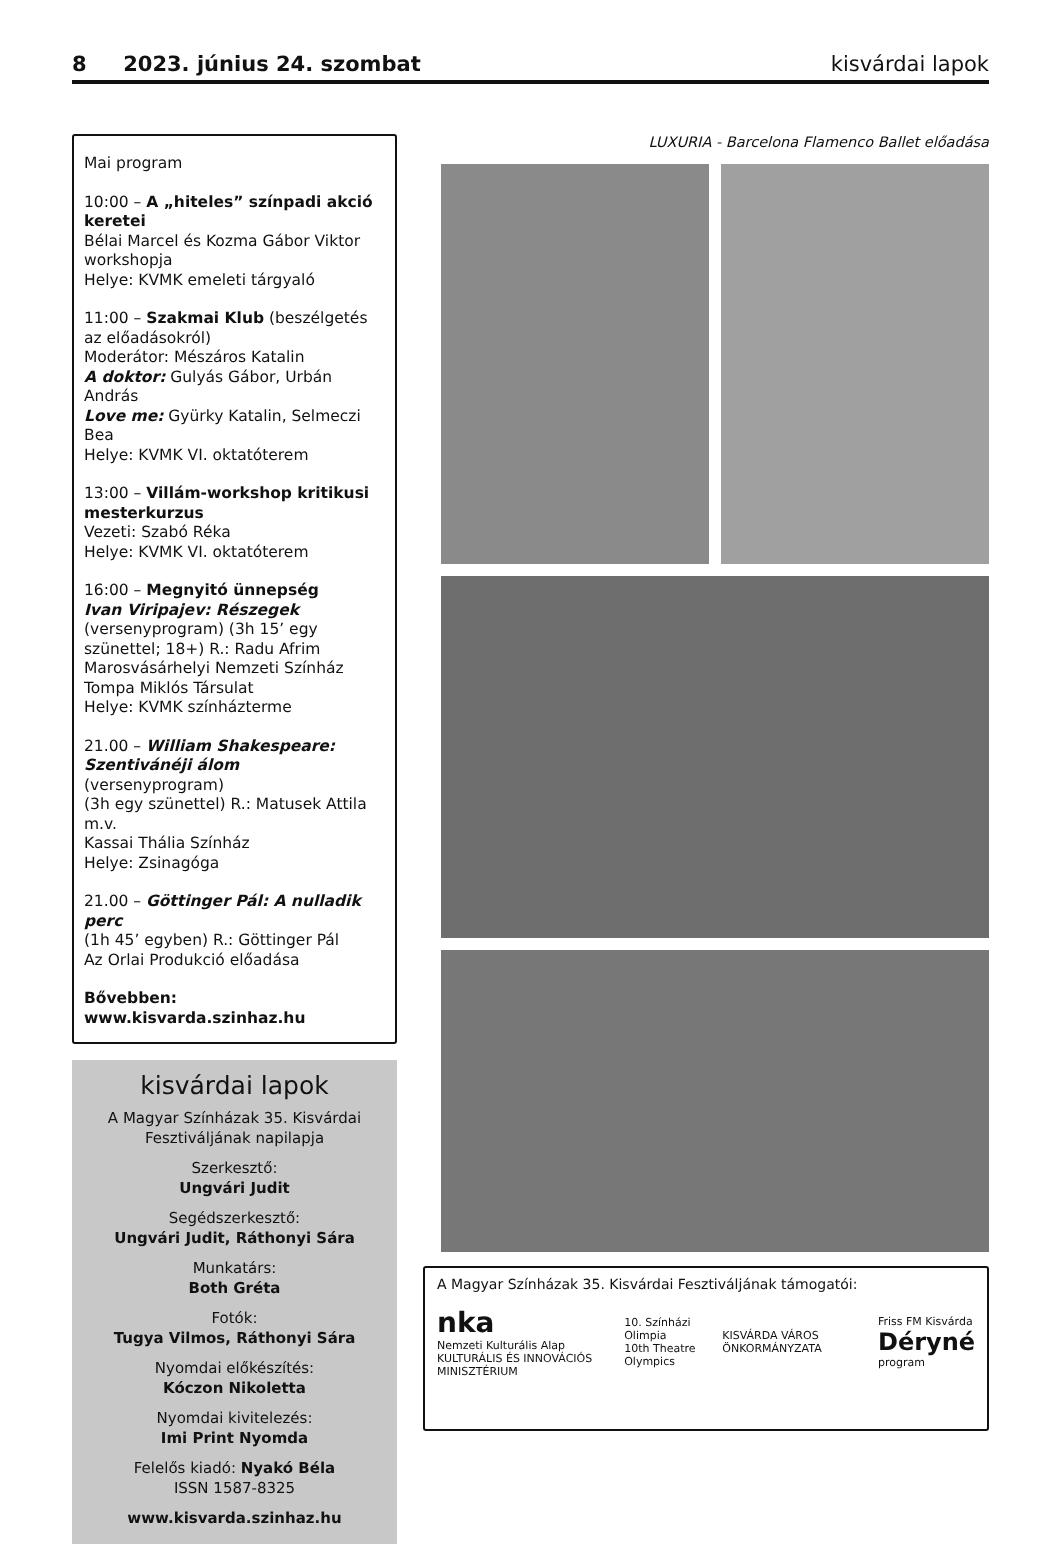8 2023. június 24. szombat kisvárdai lapok
Mai program
10:00 – A „hiteles” színpadi akció keretei
Bélai Marcel és Kozma Gábor Viktor workshopja
Helye: KVMK emeleti tárgyaló
11:00 – Szakmai Klub (beszélgetés az előadásokról)
Moderátor: Mészáros Katalin
A doktor: Gulyás Gábor, Urbán András
Love me: Gyürky Katalin, Selmeczi Bea
Helye: KVMK VI. oktatóterem
13:00 – Villám-workshop kritikusi mesterkurzus
Vezeti: Szabó Réka
Helye: KVMK VI. oktatóterem
16:00 – Megnyitó ünnepség
Ivan Viripajev: Részegek
(versenyprogram) (3h 15’ egy szünettel; 18+) R.: Radu Afrim
Marosvásárhelyi Nemzeti Színház Tompa Miklós Társulat
Helye: KVMK színházterme
21.00 – William Shakespeare: Szentivánéji álom (versenyprogram)
(3h egy szünettel) R.: Matusek Attila m.v.
Kassai Thália Színház
Helye: Zsinagóga
21.00 – Göttinger Pál: A nulladik perc
(1h 45’ egyben) R.: Göttinger Pál
Az Orlai Produkció előadása
Bővebben: www.kisvarda.szinhaz.hu
kisvárdai lapok
A Magyar Színházak 35. Kisvárdai Fesztiváljának napilapja
Szerkesztő:
Ungvári Judit
Segédszerkesztő:
Ungvári Judit, Ráthonyi Sára
Munkatárs:
Both Gréta
Fotók:
Tugya Vilmos, Ráthonyi Sára
Nyomdai előkészítés:
Kóczon Nikoletta
Nyomdai kivitelezés:
Imi Print Nyomda
Felelős kiadó: Nyakó Béla
ISSN 1587-8325
www.kisvarda.szinhaz.hu
LUXURIA - Barcelona Flamenco Ballet előadása
A Magyar Színházak 35. Kisvárdai Fesztiváljának támogatói:
nka
Nemzeti Kulturális Alap
KULTURÁLIS ÉS INNOVÁCIÓS MINISZTÉRIUM 10. Színházi Olimpia
10th Theatre Olympics KISVÁRDA VÁROS ÖNKORMÁNYZATA Friss FM Kisvárda
Déryné
program